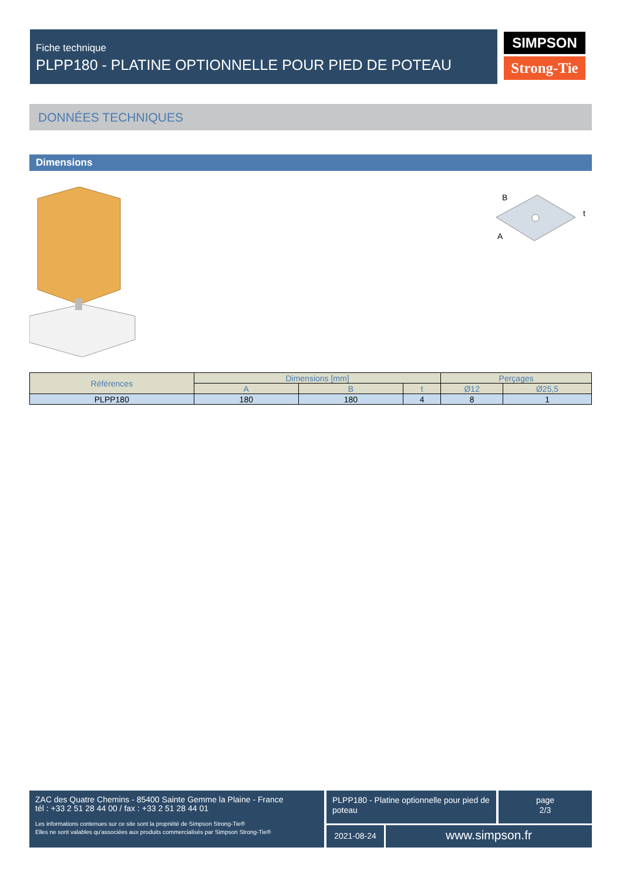Fiche technique
PLPP180 - PLATINE OPTIONNELLE POUR PIED DE POTEAU
SIMPSON
Strong-Tie
DONNÉES TECHNIQUES
Dimensions
B
A
t
| Références | Dimensions [mm] | | | Perçages | |
| --- | --- | --- | --- | --- | --- |
| | A | B | t | Ø12 | Ø25,5 |
| PLPP180 | 180 | 180 | 4 | 8 | 1 |
ZAC des Quatre Chemins - 85400 Sainte Gemme la Plaine - France
tél : +33 2 51 28 44 00 / fax : +33 2 51 28 44 01
Les informations contenues sur ce site sont la propriété de Simpson Strong-Tie®
Elles ne sont valables qu'associées aux produits commercialisés par Simpson Strong-Tie®
PLPP180 - Platine optionnelle pour pied de poteau
page
2/3
2021-08-24 www.simpson.fr